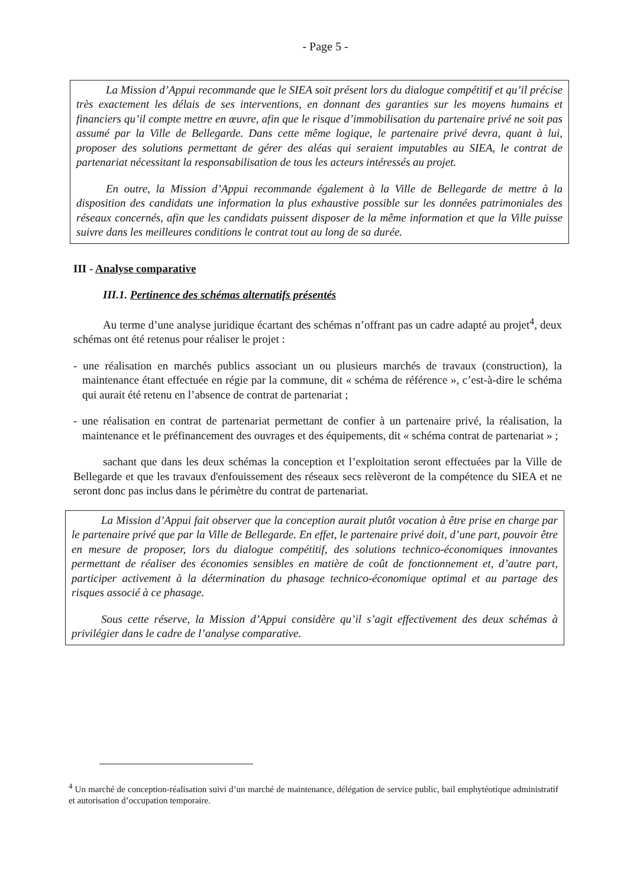- Page 5 -
La Mission d’Appui recommande que le SIEA soit présent lors du dialogue compétitif et qu’il précise très exactement les délais de ses interventions, en donnant des garanties sur les moyens humains et financiers qu’il compte mettre en œuvre, afin que le risque d’immobilisation du partenaire privé ne soit pas assumé par la Ville de Bellegarde. Dans cette même logique, le partenaire privé devra, quant à lui, proposer des solutions permettant de gérer des aléas qui seraient imputables au SIEA, le contrat de partenariat nécessitant la responsabilisation de tous les acteurs intéressés au projet.
En outre, la Mission d’Appui recommande également à la Ville de Bellegarde de mettre à la disposition des candidats une information la plus exhaustive possible sur les données patrimoniales des réseaux concernés, afin que les candidats puissent disposer de la même information et que la Ville puisse suivre dans les meilleures conditions le contrat tout au long de sa durée.
III - Analyse comparative
III.1. Pertinence des schémas alternatifs présentés
Au terme d’une analyse juridique écartant des schémas n’offrant pas un cadre adapté au projet<sup>4</sup>, deux schémas ont été retenus pour réaliser le projet :
- une réalisation en marchés publics associant un ou plusieurs marchés de travaux (construction), la maintenance étant effectuée en régie par la commune, dit « schéma de référence », c’est-à-dire le schéma qui aurait été retenu en l’absence de contrat de partenariat ;
- une réalisation en contrat de partenariat permettant de confier à un partenaire privé, la réalisation, la maintenance et le préfinancement des ouvrages et des équipements, dit « schéma contrat de partenariat » ;
sachant que dans les deux schémas la conception et l’exploitation seront effectuées par la Ville de Bellegarde et que les travaux d'enfouissement des réseaux secs relèveront de la compétence du SIEA et ne seront donc pas inclus dans le périmètre du contrat de partenariat.
La Mission d’Appui fait observer que la conception aurait plutôt vocation à être prise en charge par le partenaire privé que par la Ville de Bellegarde. En effet, le partenaire privé doit, d’une part, pouvoir être en mesure de proposer, lors du dialogue compétitif, des solutions technico-économiques innovantes permettant de réaliser des économies sensibles en matière de coût de fonctionnement et, d’autre part, participer activement à la détermination du phasage technico-économique optimal et au partage des risques associé à ce phasage.
Sous cette réserve, la Mission d’Appui considère qu’il s’agit effectivement des deux schémas à privilégier dans le cadre de l’analyse comparative.
<sup>4</sup> Un marché de conception-réalisation suivi d’un marché de maintenance, délégation de service public, bail emphytéotique administratif et autorisation d’occupation temporaire.